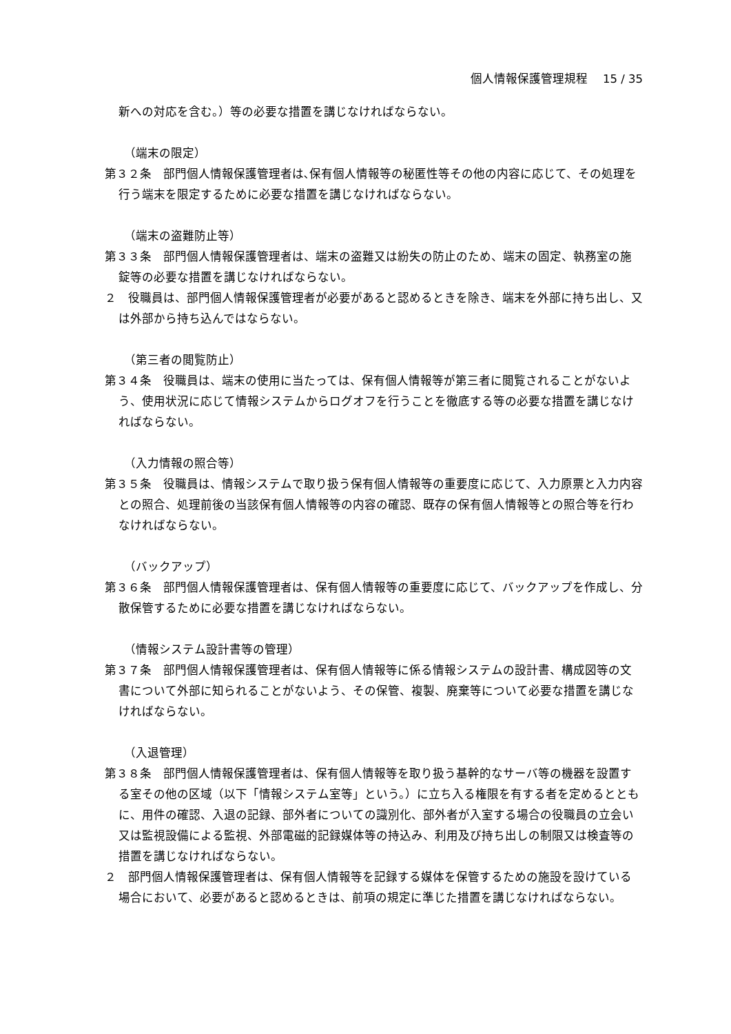個人情報保護管理規程　 15 / 35
新への対応を含む。）等の必要な措置を講じなければならない。
（端末の限定）
第３２条　部門個人情報保護管理者は､保有個人情報等の秘匿性等その他の内容に応じて、その処理を行う端末を限定するために必要な措置を講じなければならない。
（端末の盗難防止等）
第３３条　部門個人情報保護管理者は、端末の盗難又は紛失の防止のため、端末の固定、執務室の施錠等の必要な措置を講じなければならない。
２　役職員は、部門個人情報保護管理者が必要があると認めるときを除き、端末を外部に持ち出し、又は外部から持ち込んではならない。
（第三者の閲覧防止）
第３４条　役職員は、端末の使用に当たっては、保有個人情報等が第三者に閲覧されることがないよう、使用状況に応じて情報システムからログオフを行うことを徹底する等の必要な措置を講じなければならない。
（入力情報の照合等）
第３５条　役職員は、情報システムで取り扱う保有個人情報等の重要度に応じて、入力原票と入力内容との照合、処理前後の当該保有個人情報等の内容の確認、既存の保有個人情報等との照合等を行わなければならない。
（バックアップ）
第３６条　部門個人情報保護管理者は、保有個人情報等の重要度に応じて、バックアップを作成し、分散保管するために必要な措置を講じなければならない。
（情報システム設計書等の管理）
第３７条　部門個人情報保護管理者は、保有個人情報等に係る情報システムの設計書、構成図等の文書について外部に知られることがないよう、その保管、複製、廃棄等について必要な措置を講じなければならない。
（入退管理）
第３８条　部門個人情報保護管理者は、保有個人情報等を取り扱う基幹的なサーバ等の機器を設置する室その他の区域（以下「情報システム室等」という。）に立ち入る権限を有する者を定めるとともに、用件の確認、入退の記録、部外者についての識別化、部外者が入室する場合の役職員の立会い又は監視設備による監視、外部電磁的記録媒体等の持込み、利用及び持ち出しの制限又は検査等の措置を講じなければならない。
２　部門個人情報保護管理者は、保有個人情報等を記録する媒体を保管するための施設を設けている場合において、必要があると認めるときは、前項の規定に準じた措置を講じなければならない。